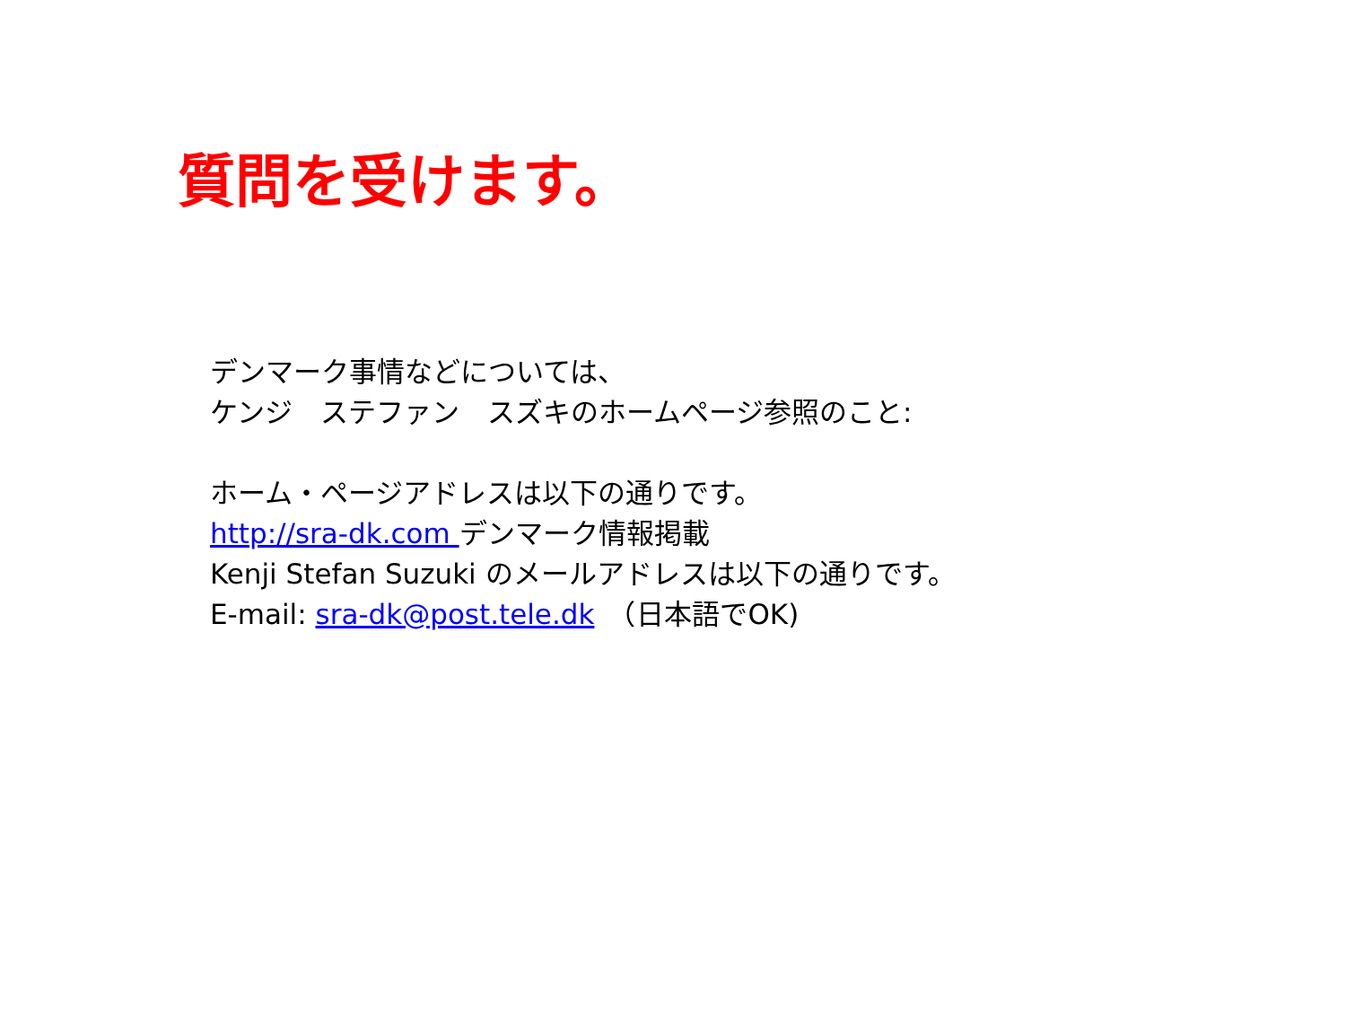質問を受けます。
デンマーク事情などについては、
ケンジ　ステファン　スズキのホームページ参照のこと:
ホーム・ページアドレスは以下の通りです。
http://sra-dk.com デンマーク情報掲載
Kenji Stefan Suzuki のメールアドレスは以下の通りです。
E-mail: sra-dk@post.tele.dk　（日本語でOK)